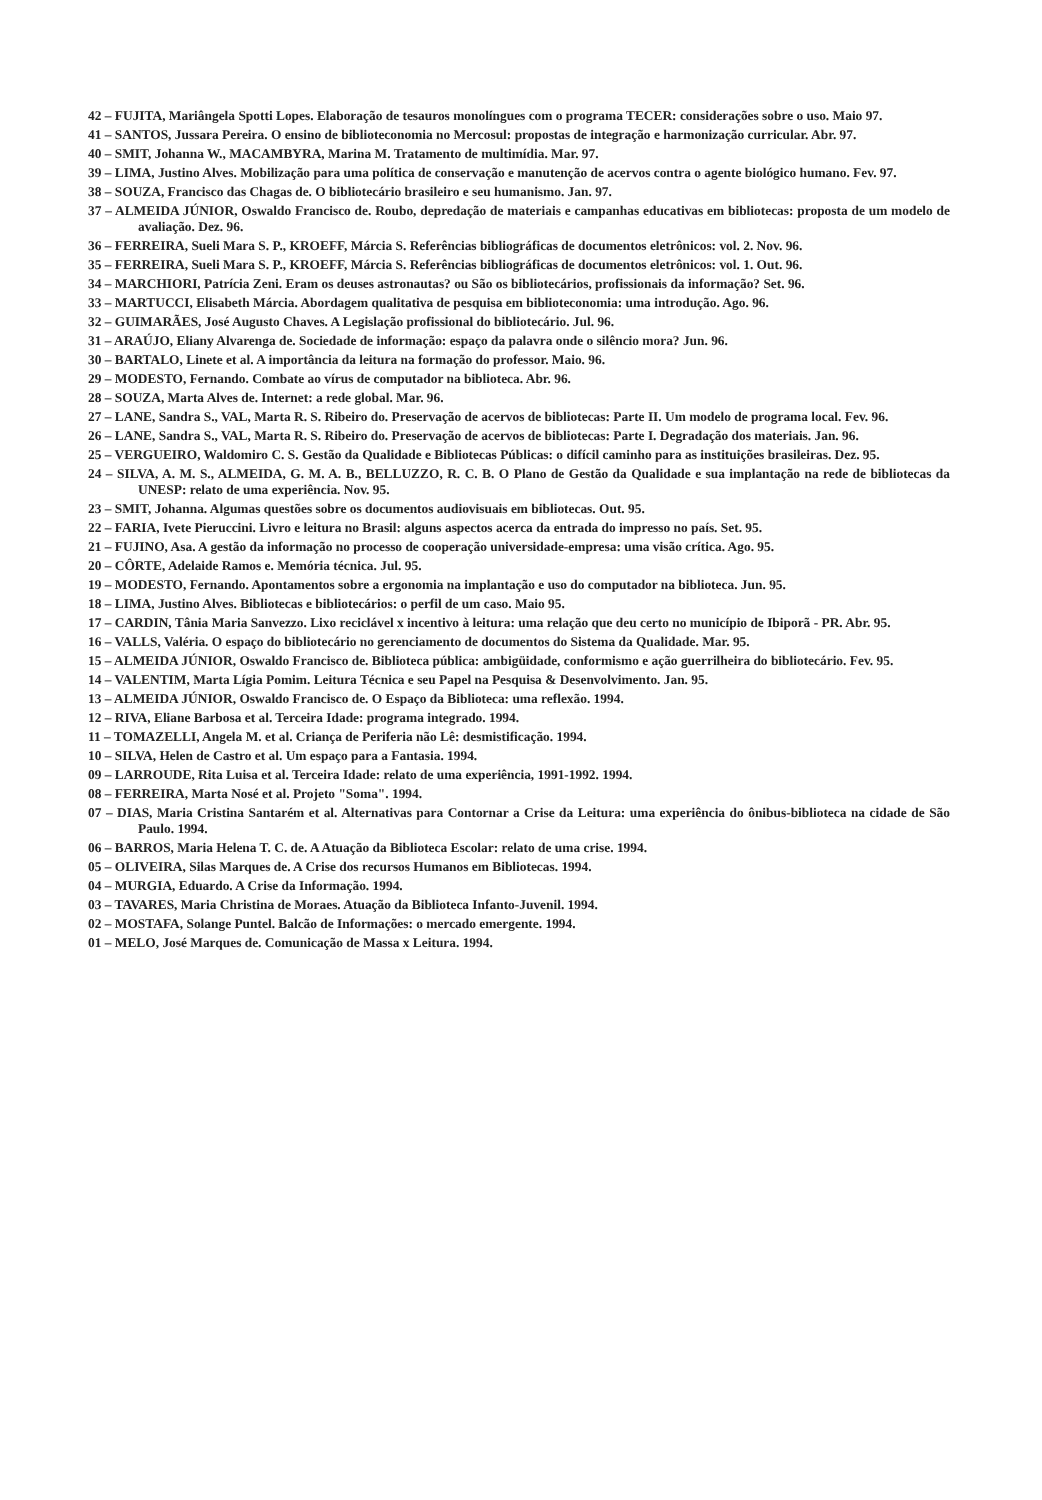42 – FUJITA, Mariângela Spotti Lopes. Elaboração de tesauros monolíngues com o programa TECER: considerações sobre o uso. Maio 97.
41 – SANTOS, Jussara Pereira. O ensino de biblioteconomia no Mercosul: propostas de integração e harmonização curricular. Abr. 97.
40 – SMIT, Johanna W., MACAMBYRA, Marina M. Tratamento de multimídia. Mar. 97.
39 – LIMA, Justino Alves. Mobilização para uma política de conservação e manutenção de acervos contra o agente biológico humano. Fev. 97.
38 – SOUZA, Francisco das Chagas de. O bibliotecário brasileiro e seu humanismo. Jan. 97.
37 – ALMEIDA JÚNIOR, Oswaldo Francisco de. Roubo, depredação de materiais e campanhas educativas em bibliotecas: proposta de um modelo de avaliação. Dez. 96.
36 – FERREIRA, Sueli Mara S. P., KROEFF, Márcia S. Referências bibliográficas de documentos eletrônicos: vol. 2. Nov. 96.
35 – FERREIRA, Sueli Mara S. P., KROEFF, Márcia S. Referências bibliográficas de documentos eletrônicos: vol. 1. Out. 96.
34 – MARCHIORI, Patrícia Zeni. Eram os deuses astronautas? ou São os bibliotecários, profissionais da informação? Set. 96.
33 – MARTUCCI, Elisabeth Márcia. Abordagem qualitativa de pesquisa em biblioteconomia: uma introdução. Ago. 96.
32 – GUIMARÃES, José Augusto Chaves. A Legislação profissional do bibliotecário. Jul. 96.
31 – ARAÚJO, Eliany Alvarenga de. Sociedade de informação: espaço da palavra onde o silêncio mora? Jun. 96.
30 – BARTALO, Linete et al. A importância da leitura na formação do professor. Maio. 96.
29 – MODESTO, Fernando. Combate ao vírus de computador na biblioteca. Abr. 96.
28 – SOUZA, Marta Alves de. Internet: a rede global. Mar. 96.
27 – LANE, Sandra S., VAL, Marta R. S. Ribeiro do. Preservação de acervos de bibliotecas: Parte II. Um modelo de programa local. Fev. 96.
26 – LANE, Sandra S., VAL, Marta R. S. Ribeiro do. Preservação de acervos de bibliotecas: Parte I. Degradação dos materiais. Jan. 96.
25 – VERGUEIRO, Waldomiro C. S. Gestão da Qualidade e Bibliotecas Públicas: o difícil caminho para as instituições brasileiras. Dez. 95.
24 – SILVA, A. M. S., ALMEIDA, G. M. A. B., BELLUZZO, R. C. B. O Plano de Gestão da Qualidade e sua implantação na rede de bibliotecas da UNESP: relato de uma experiência. Nov. 95.
23 – SMIT, Johanna. Algumas questões sobre os documentos audiovisuais em bibliotecas. Out. 95.
22 – FARIA, Ivete Pieruccini. Livro e leitura no Brasil: alguns aspectos acerca da entrada do impresso no país. Set. 95.
21 – FUJINO, Asa. A gestão da informação no processo de cooperação universidade-empresa: uma visão crítica. Ago. 95.
20 – CÔRTE, Adelaide Ramos e. Memória técnica. Jul. 95.
19 – MODESTO, Fernando. Apontamentos sobre a ergonomia na implantação e uso do computador na biblioteca. Jun. 95.
18 – LIMA, Justino Alves. Bibliotecas e bibliotecários: o perfil de um caso. Maio 95.
17 – CARDIN, Tânia Maria Sanvezzo. Lixo reciclável x incentivo à leitura: uma relação que deu certo no município de Ibiporã - PR. Abr. 95.
16 – VALLS, Valéria. O espaço do bibliotecário no gerenciamento de documentos do Sistema da Qualidade. Mar. 95.
15 – ALMEIDA JÚNIOR, Oswaldo Francisco de. Biblioteca pública: ambigüidade, conformismo e ação guerrilheira do bibliotecário. Fev. 95.
14 – VALENTIM, Marta Lígia Pomim. Leitura Técnica e seu Papel na Pesquisa & Desenvolvimento. Jan. 95.
13 – ALMEIDA JÚNIOR, Oswaldo Francisco de. O Espaço da Biblioteca: uma reflexão. 1994.
12 – RIVA, Eliane Barbosa et al. Terceira Idade: programa integrado. 1994.
11 – TOMAZELLI, Angela M. et al. Criança de Periferia não Lê: desmistificação. 1994.
10 – SILVA, Helen de Castro et al. Um espaço para a Fantasia. 1994.
09 – LARROUDE, Rita Luisa et al. Terceira Idade: relato de uma experiência, 1991-1992. 1994.
08 – FERREIRA, Marta Nosé et al. Projeto "Soma". 1994.
07 – DIAS, Maria Cristina Santarém et al. Alternativas para Contornar a Crise da Leitura: uma experiência do ônibus-biblioteca na cidade de São Paulo. 1994.
06 – BARROS, Maria Helena T. C. de. A Atuação da Biblioteca Escolar: relato de uma crise. 1994.
05 – OLIVEIRA, Silas Marques de. A Crise dos recursos Humanos em Bibliotecas. 1994.
04 – MURGIA, Eduardo. A Crise da Informação. 1994.
03 – TAVARES, Maria Christina de Moraes. Atuação da Biblioteca Infanto-Juvenil. 1994.
02 – MOSTAFA, Solange Puntel. Balcão de Informações: o mercado emergente. 1994.
01 – MELO, José Marques de. Comunicação de Massa x Leitura. 1994.